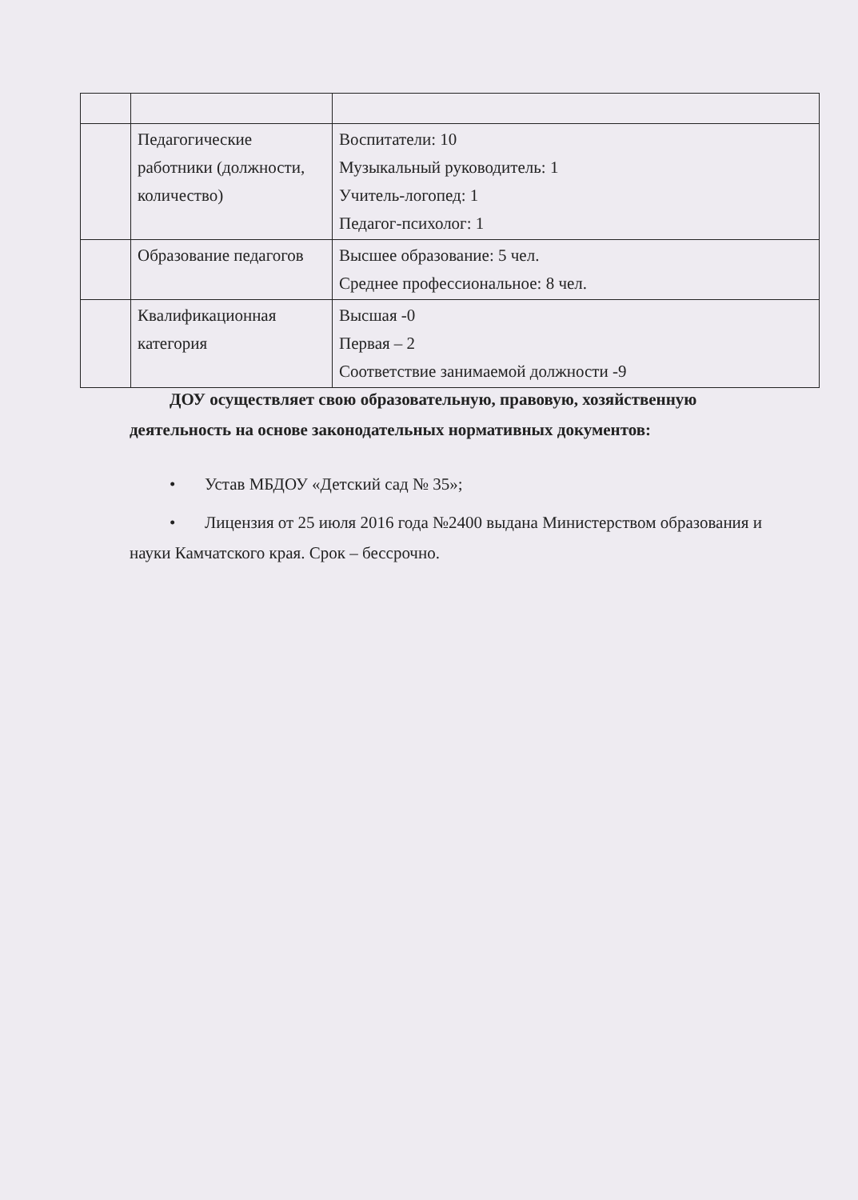| | Педагогические работники (должности, количество) | Воспитатели: 10 Музыкальный руководитель: 1 Учитель-логопед: 1 Педагог-психолог: 1 |
| | Образование педагогов | Высшее образование: 5 чел. Среднее профессиональное: 8 чел. |
| | Квалификационная категория | Высшая -0 Первая – 2 Соответствие занимаемой должности -9 |
ДОУ осуществляет свою образовательную, правовую, хозяйственную деятельность на основе законодательных нормативных документов:
• Устав МБДОУ «Детский сад № 35»;
• Лицензия от 25 июля 2016 года №2400 выдана Министерством образования и науки Камчатского края. Срок – бессрочно.